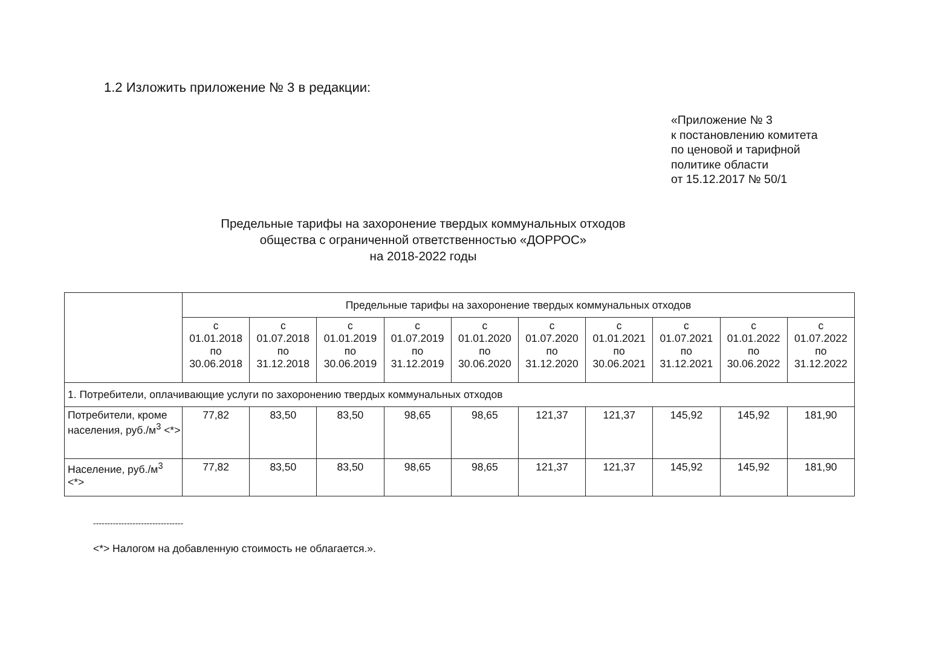1.2 Изложить приложение № 3 в редакции:
«Приложение № 3
к постановлению комитета
по ценовой и тарифной
политике области
от 15.12.2017 № 50/1
Предельные тарифы на захоронение твердых коммунальных отходов
общества с ограниченной ответственностью «ДОРРОС»
на 2018-2022 годы
| | Предельные тарифы на захоронение твердых коммунальных отходов | | | | | | | | | |
| --- | --- | --- | --- | --- | --- | --- | --- | --- | --- | --- |
| | с 01.01.2018 по 30.06.2018 | с 01.07.2018 по 31.12.2018 | с 01.01.2019 по 30.06.2019 | с 01.07.2019 по 31.12.2019 | с 01.01.2020 по 30.06.2020 | с 01.07.2020 по 31.12.2020 | с 01.01.2021 по 30.06.2021 | с 01.07.2021 по 31.12.2021 | с 01.01.2022 по 30.06.2022 | с 01.07.2022 по 31.12.2022 |
| 1. Потребители, оплачивающие услуги по захоронению твердых коммунальных отходов | | | | | | | | | | |
| Потребители, кроме населения, руб./м<sup>3</sup> <*> | 77,82 | 83,50 | 83,50 | 98,65 | 98,65 | 121,37 | 121,37 | 145,92 | 145,92 | 181,90 |
| Население, руб./м<sup>3</sup> <*> | 77,82 | 83,50 | 83,50 | 98,65 | 98,65 | 121,37 | 121,37 | 145,92 | 145,92 | 181,90 |
--------------------------------
<*> Налогом на добавленную стоимость не облагается.».